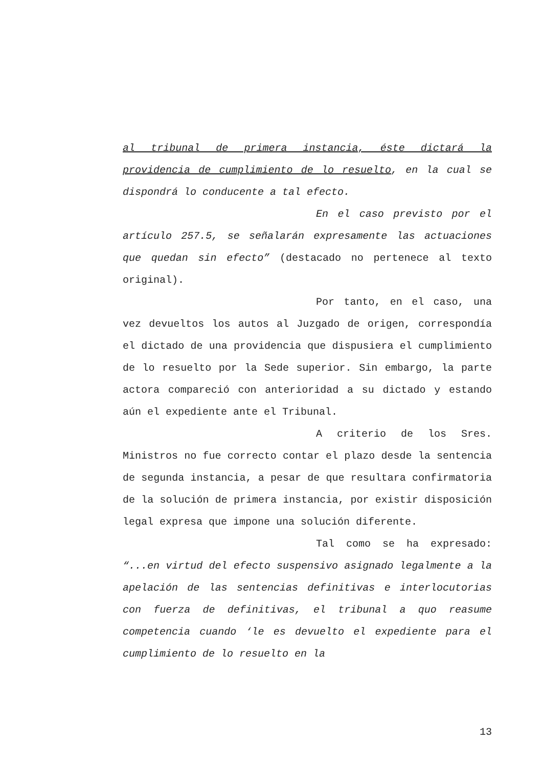al tribunal de primera instancia, éste dictará la providencia de cumplimiento de lo resuelto, en la cual se dispondrá lo conducente a tal efecto.
En el caso previsto por el artículo 257.5, se señalarán expresamente las actuaciones que quedan sin efecto” (destacado no pertenece al texto original).
Por tanto, en el caso, una vez devueltos los autos al Juzgado de origen, correspondía el dictado de una providencia que dispusiera el cumplimiento de lo resuelto por la Sede superior. Sin embargo, la parte actora compareció con anterioridad a su dictado y estando aún el expediente ante el Tribunal.
A criterio de los Sres. Ministros no fue correcto contar el plazo desde la sentencia de segunda instancia, a pesar de que resultara confirmatoria de la solución de primera instancia, por existir disposición legal expresa que impone una solución diferente.
Tal como se ha expresado: “...en virtud del efecto suspensivo asignado legalmente a la apelación de las sentencias definitivas e interlocutorias con fuerza de definitivas, el tribunal a quo reasume competencia cuando ‘le es devuelto el expediente para el cumplimiento de lo resuelto en la
13